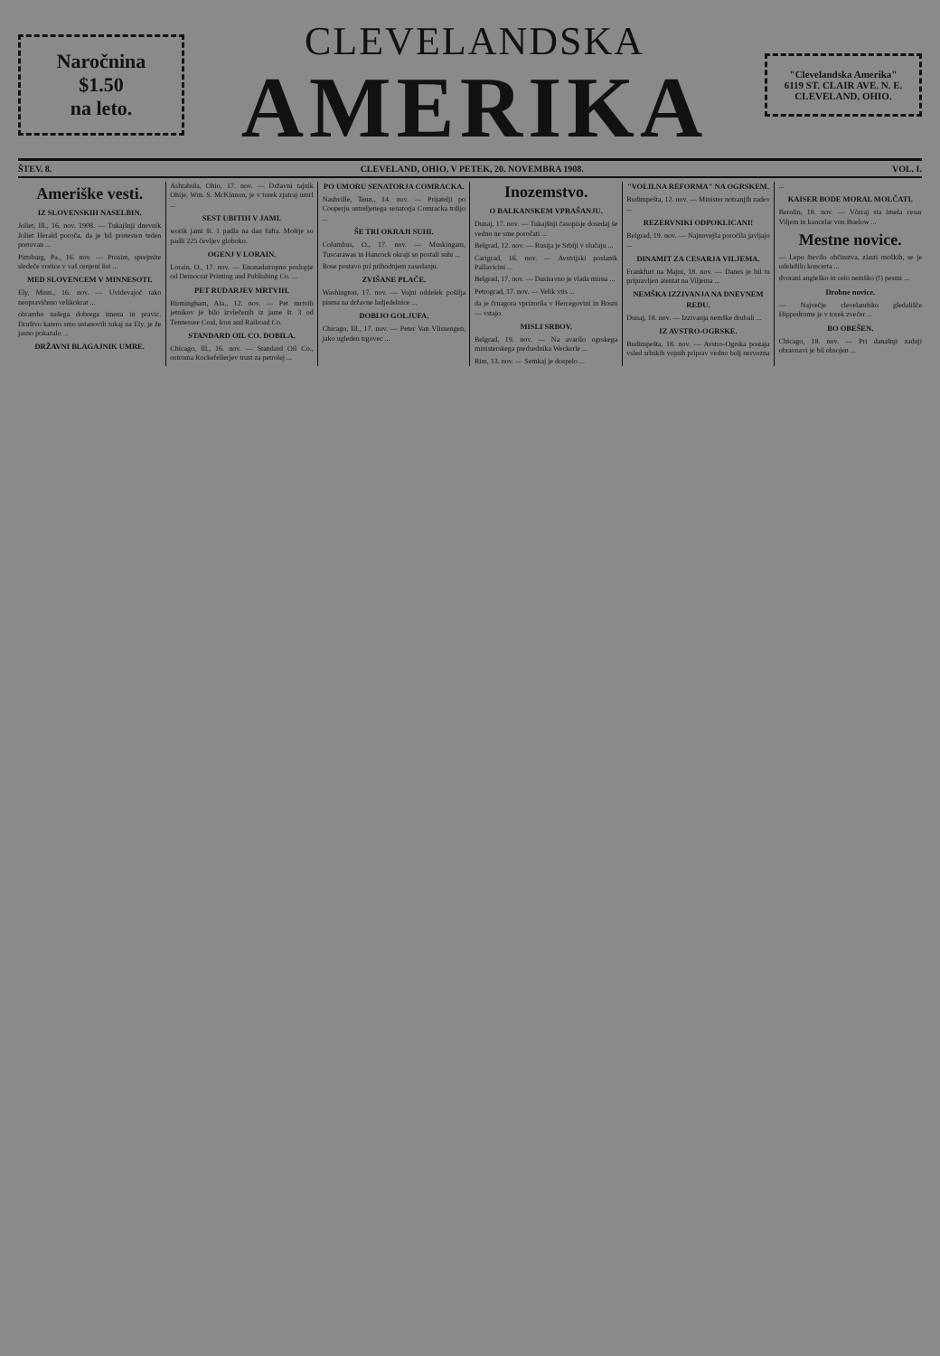Naročnina
$1.50
na leto.
CLEVELANDSKA
AMERIKA
"Clevelandska Amerika"
6119 ST. CLAIR AVE. N. E.
CLEVELAND, OHIO.
ŠTEV. 8. CLEVELAND, OHIO, V PETEK, 20. NOVEMBRA 1908. VOL. I.
Ameriške vesti.
IZ SLOVENSKIH NASELBIN.
Joliet, Ill., 16. nov. 1908. — Tukajšnji dnevnik Joliet Herald poroča, da je bil protesten teden pretovan ...
Pittsburg, Pa., 16. nov. — Prosim, sprejmite sledeče vrstice v vaš cenjeni list ...
MED SLOVENCEM V MINNESOTI.
Ely, Minn., 16. nov. — Uvidevajoč tako neopravičeno velikokrat ...
obrambo našega dobrega imena in pravic. Društvo katero smo ustanovili tukaj na Ely, je že jasno pokazalo ...
DRŽAVNI BLAGAJNIK UMRE.
Ashtabula, Ohio, 17. nov. — Državni tajnik Ohije, Wm. S. McKinnon, je v torek zjutraj umrl ...
SEST UBITIH V JAMI.
worik jami št. 1 padla na dan šafta. Moštje so padli 225 čevljev globoko.
OGENJ V LORAIN.
Lorain, O., 17. nov. — Enonadstropno poslopje od Democrat Printing and Publishing Co. ...
PET RUDARJEV MRTVIH.
Birmingham, Ala., 12. nov. — Pet mrtvih jetnikov je bilo izvlečenih iz jame št. 3 od Tennessee Coal, Iron and Railroad Co.
STANDARD OIL CO. DOBILA.
Chicago, Ill., 16. nov. — Standard Oil Co., ostroma Rockefellerjev trust za petrolej ...
PO UMORU SENATORJA COMRACKA.
Nashville, Tenn., 14. nov. — Prijatelji po Cooperju ustreljenega senatorja Comracka trdijo ...
ŠE TRI OKRAJI SUHI.
Columbus, O., 17. nov. — Muskingam, Tuscarawas in Hancock okraji so postali suhi ...
Rose postavo pri prihodnjem zasedanju.
ZVIŠANE PLAČE.
Washington, 17. nov. — Vojni oddelek pošilja pisma na državne ladjedelnice ...
DOBIJO GOLJUFA.
Chicago, Ill., 17. nov. — Peter Van Vlissengen, jako ugleden trgovec ...
Inozemstvo.
O BALKANSKEM VPRAŠANJU.
Dunaj, 17. nov. — Tukajšnji časopisje dosedaj še vedno ne sme poročati ...
Belgrad, 12. nov. — Rusija je Srbiji v slučaju ...
Carigrad, 16. nov. — Avstrijski poslanik Pallavicini ...
Belgrad, 17. nov. — Dasiravno je vlada mirna ...
Petrograd, 17. nov. — Velik vtis ...
da je črnagora vprizorila v Hercegovini in Bosni — vstajo.
MISLI SRBOV.
Belgrad, 19. nov. — Na avarilo ogrskega ministerskega predsednika Weckerle ...
Rim, 13. nov. — Semkaj je dospelo ...
"VOLILNA REFORMA" NA OGRSKEM.
Budimpešta, 12. nov. — Minister notranjih zadev ...
REZERVNIKI ODPOKLICANI!
Belgrad, 19. nov. — Najnovejša poročila javljajo ...
DINAMIT ZA CESARJA VILJEMA.
Frankfurt na Majni, 18. nov. — Danes je bil tu pripravljen atentat na Viljema ...
NEMŠKA IZZIVANJA NA DNEVNEM REDU.
Dunaj, 18. nov. — Izzivanja nemške drubali ...
IZ AVSTRO-OGRSKE.
Budimpešta, 18. nov. — Avstro-Ogrska postaja vsled srbskih vojnih priprav vedno bolj nervozna ...
KAISER BODE MORAL MOLČATI.
Berolin, 18. nov. — Včeraj sta imela cesar Viljem in kancelar von Buelow ...
Mestne novice.
— Lepo število občinstva, zlasti moških, se je udeležilo koncerta ...
dvorani angleško in celo nemško (!) pesmi ...
Drobne novice.
— Največje clevelandsko gledališče Hippodrome je v torek zvečer ...
BO OBEŠEN.
Chicago, 18. nov. — Pri današnji zadnji obravnavi je bil obsojen ...